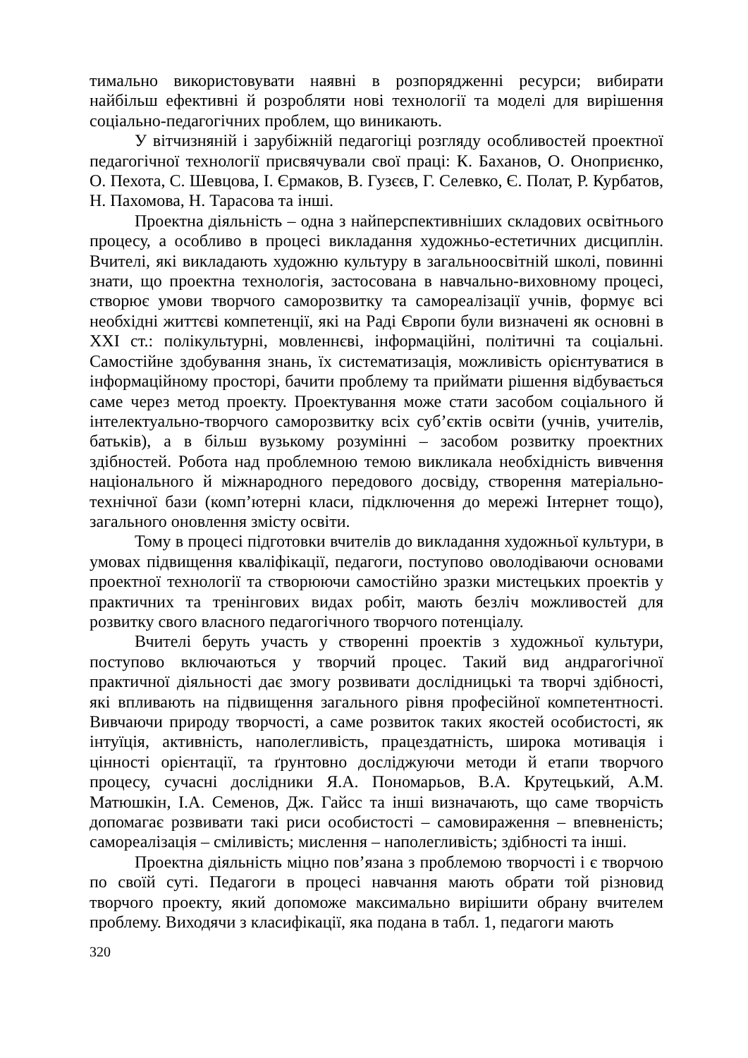тимально використовувати наявні в розпорядженні ресурси; вибирати найбільш ефективні й розробляти нові технології та моделі для вирішення соціально-педагогічних проблем, що виникають.
У вітчизняній і зарубіжній педагогіці розгляду особливостей проектної педагогічної технології присвячували свої праці: К. Баханов, О. Оноприєнко, О. Пехота, С. Шевцова, І. Єрмаков, В. Гузєєв, Г. Селевко, Є. Полат, Р. Курбатов, Н. Пахомова, Н. Тарасова та інші.
Проектна діяльність – одна з найперспективніших складових освітнього процесу, а особливо в процесі викладання художньо-естетичних дисциплін. Вчителі, які викладають художню культуру в загальноосвітній школі, повинні знати, що проектна технологія, застосована в навчально-виховному процесі, створює умови творчого саморозвитку та самореалізації учнів, формує всі необхідні життєві компетенції, які на Раді Європи були визначені як основні в XXI ст.: полікультурні, мовленнєві, інформаційні, політичні та соціальні. Самостійне здобування знань, їх систематизація, можливість орієнтуватися в інформаційному просторі, бачити проблему та приймати рішення відбувається саме через метод проекту. Проектування може стати засобом соціального й інтелектуально-творчого саморозвитку всіх суб’єктів освіти (учнів, учителів, батьків), а в більш вузькому розумінні – засобом розвитку проектних здібностей. Робота над проблемною темою викликала необхідність вивчення національного й міжнародного передового досвіду, створення матеріально-технічної бази (комп’ютерні класи, підключення до мережі Інтернет тощо), загального оновлення змісту освіти.
Тому в процесі підготовки вчителів до викладання художньої культури, в умовах підвищення кваліфікації, педагоги, поступово оволодіваючи основами проектної технології та створюючи самостійно зразки мистецьких проектів у практичних та тренінгових видах робіт, мають безліч можливостей для розвитку свого власного педагогічного творчого потенціалу.
Вчителі беруть участь у створенні проектів з художньої культури, поступово включаються у творчий процес. Такий вид андрагогічної практичної діяльності дає змогу розвивати дослідницькі та творчі здібності, які впливають на підвищення загального рівня професійної компетентності. Вивчаючи природу творчості, а саме розвиток таких якостей особистості, як інтуїція, активність, наполегливість, працездатність, широка мотивація і цінності орієнтації, та ґрунтовно досліджуючи методи й етапи творчого процесу, сучасні дослідники Я.А. Пономарьов, В.А. Крутецький, А.М. Матюшкін, І.А. Семенов, Дж. Гайсс та інші визначають, що саме творчість допомагає розвивати такі риси особистості – самовираження – впевненість; самореалізація – сміливість; мислення – наполегливість; здібності та інші.
Проектна діяльність міцно пов’язана з проблемою творчості і є творчою по своїй суті. Педагоги в процесі навчання мають обрати той різновид творчого проекту, який допоможе максимально вирішити обрану вчителем проблему. Виходячи з класифікації, яка подана в табл. 1, педагоги мають
320